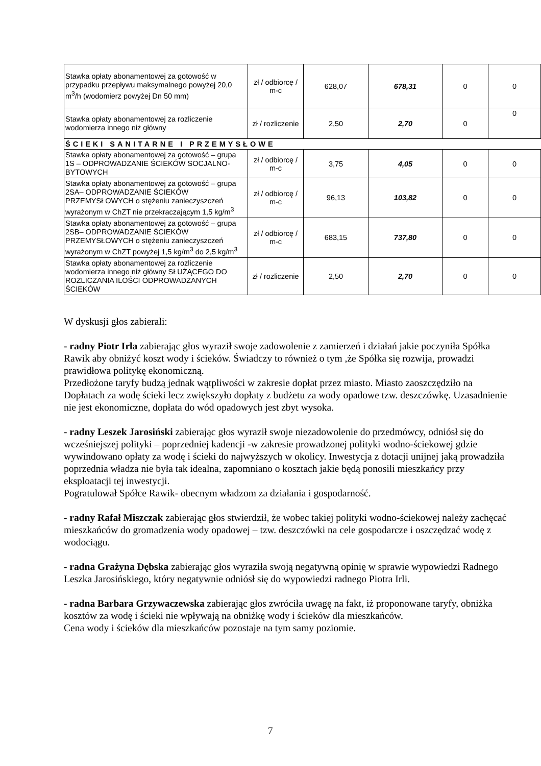| Stawka opłaty abonamentowej za gotowość w przypadku przepływu maksymalnego powyżej 20,0 m<sup>3</sup>/h (wodomierz powyżej Dn 50 mm) | zł / odbiorcę / m-c | 628,07 | 678,31 | 0 | 0 |
| Stawka opłaty abonamentowej za rozliczenie wodomierza innego niż główny | zł / rozliczenie | 2,50 | 2,70 | 0 | 0 |
| ŚCIEKI SANITARNE I PRZEMYSŁOWE | | | | | |
| Stawka opłaty abonamentowej za gotowość – grupa 1S – ODPROWADZANIE ŚCIEKÓW SOCJALNO-BYTOWYCH | zł / odbiorcę / m-c | 3,75 | 4,05 | 0 | 0 |
| Stawka opłaty abonamentowej za gotowość – grupa 2SA– ODPROWADZANIE ŚCIEKÓW PRZEMYSŁOWYCH o stężeniu zanieczyszczeń wyrażonym w ChZT nie przekraczającym 1,5 kg/m<sup>3</sup> | zł / odbiorcę / m-c | 96,13 | 103,82 | 0 | 0 |
| Stawka opłaty abonamentowej za gotowość – grupa 2SB– ODPROWADZANIE ŚCIEKÓW PRZEMYSŁOWYCH o stężeniu zanieczyszczeń wyrażonym w ChZT powyżej 1,5 kg/m<sup>3</sup> do 2,5 kg/m<sup>3</sup> | zł / odbiorcę / m-c | 683,15 | 737,80 | 0 | 0 |
| Stawka opłaty abonamentowej za rozliczenie wodomierza innego niż główny SŁUŻĄCEGO DO ROZLICZANIA ILOŚCI ODPROWADZANYCH ŚCIEKÓW | zł / rozliczenie | 2,50 | 2,70 | 0 | 0 |
W dyskusji głos zabierali:
- radny Piotr Irla zabierając głos wyraził swoje zadowolenie z zamierzeń i działań jakie poczyniła Spółka Rawik aby obniżyć koszt wody i ścieków. Świadczy to również o tym ,że Spółka się rozwija, prowadzi prawidłowa politykę ekonomiczną.
Przedłożone taryfy budzą jednak wątpliwości w zakresie dopłat przez miasto. Miasto zaoszczędziło na Dopłatach za wodę ścieki lecz zwiększyło dopłaty z budżetu za wody opadowe tzw. deszczówkę. Uzasadnienie nie jest ekonomiczne, dopłata do wód opadowych jest zbyt wysoka.
- radny Leszek Jarosiński zabierając głos wyraził swoje niezadowolenie do przedmówcy, odniósł się do wcześniejszej polityki – poprzedniej kadencji -w zakresie prowadzonej polityki wodno-ściekowej gdzie wywindowano opłaty za wodę i ścieki do najwyższych w okolicy. Inwestycja z dotacji unijnej jaką prowadziła poprzednia władza nie była tak idealna, zapomniano o kosztach jakie będą ponosili mieszkańcy przy eksploatacji tej inwestycji.
Pogratulował Spółce Rawik- obecnym władzom za działania i gospodarność.
- radny Rafał Miszczak zabierając głos stwierdził, że wobec takiej polityki wodno-ściekowej należy zachęcać mieszkańców do gromadzenia wody opadowej – tzw. deszczówki na cele gospodarcze i oszczędzać wodę z wodociągu.
- radna Grażyna Dębska zabierając głos wyraziła swoją negatywną opinię w sprawie wypowiedzi Radnego Leszka Jarosińskiego, który negatywnie odniósł się do wypowiedzi radnego Piotra Irli.
- radna Barbara Grzywaczewska zabierając głos zwróciła uwagę na fakt, iż proponowane taryfy, obniżka kosztów za wodę i ścieki nie wpływają na obniżkę wody i ścieków dla mieszkańców.
Cena wody i ścieków dla mieszkańców pozostaje na tym samy poziomie.
7